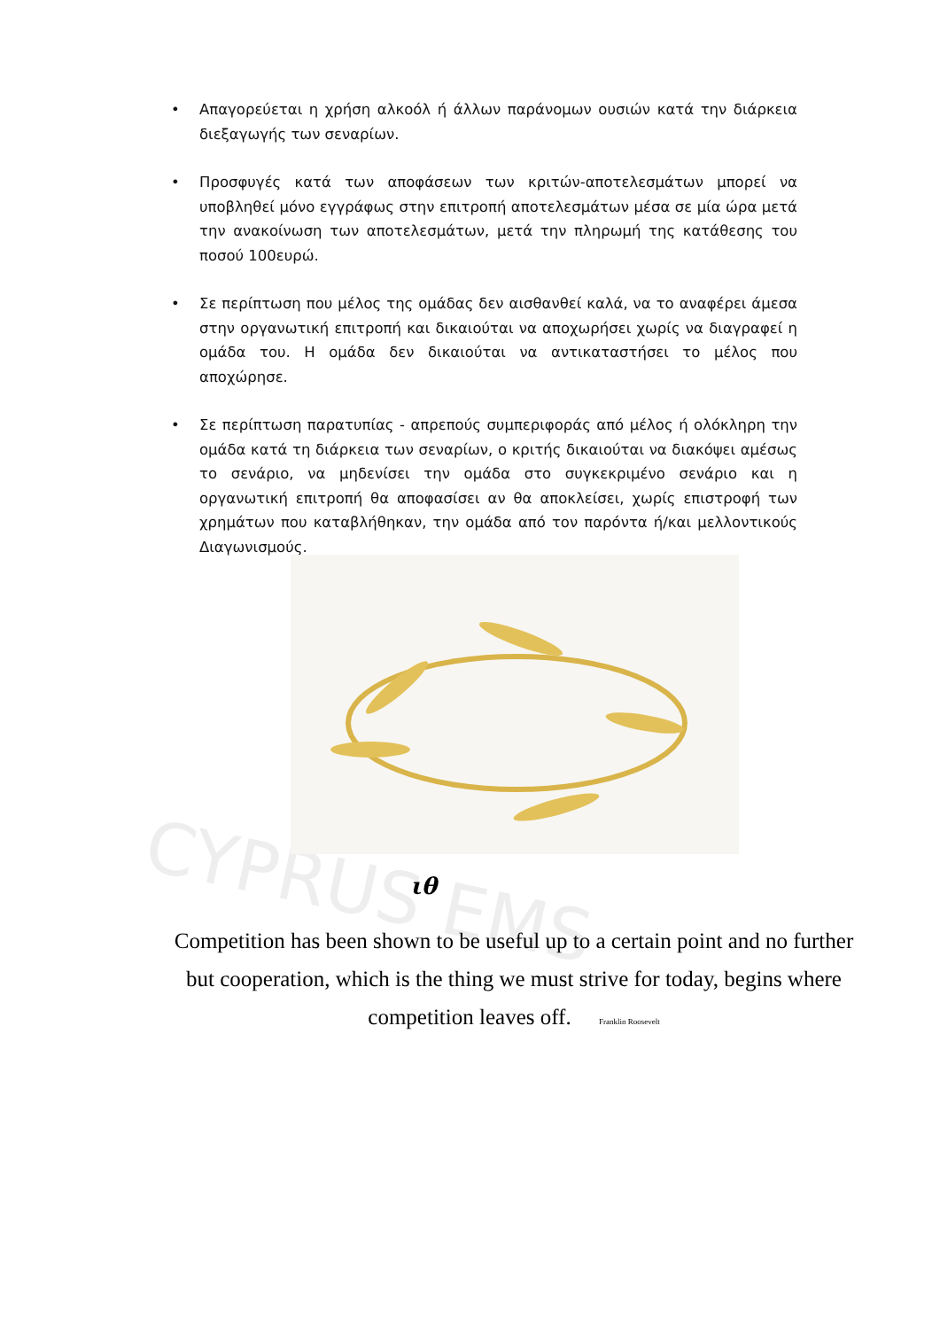CYPRUS EMS
• Απαγορεύεται η χρήση αλκοόλ ή άλλων παράνομων ουσιών κατά την διάρκεια διεξαγωγής των σεναρίων.
• Προσφυγές κατά των αποφάσεων των κριτών-αποτελεσμάτων μπορεί να υποβληθεί μόνο εγγράφως στην επιτροπή αποτελεσμάτων μέσα σε μία ώρα μετά την ανακοίνωση των αποτελεσμάτων, μετά την πληρωμή της κατάθεσης του ποσού 100ευρώ.
• Σε περίπτωση που μέλος της ομάδας δεν αισθανθεί καλά, να το αναφέρει άμεσα στην οργανωτική επιτροπή και δικαιούται να αποχωρήσει χωρίς να διαγραφεί η ομάδα του. Η ομάδα δεν δικαιούται να αντικαταστήσει το μέλος που αποχώρησε.
• Σε περίπτωση παρατυπίας - απρεπούς συμπεριφοράς από μέλος ή ολόκληρη την ομάδα κατά τη διάρκεια των σεναρίων, ο κριτής δικαιούται να διακόψει αμέσως το σενάριο, να μηδενίσει την ομάδα στο συγκεκριμένο σενάριο και η οργανωτική επιτροπή θα αποφασίσει αν θα αποκλείσει, χωρίς επιστροφή των χρημάτων που καταβλήθηκαν, την ομάδα από τον παρόντα ή/και μελλοντικούς Διαγωνισμούς.
ιθ
Competition has been shown to be useful up to a certain point and no further but cooperation, which is the thing we must strive for today, begins where competition leaves off. Franklin Roosevelt